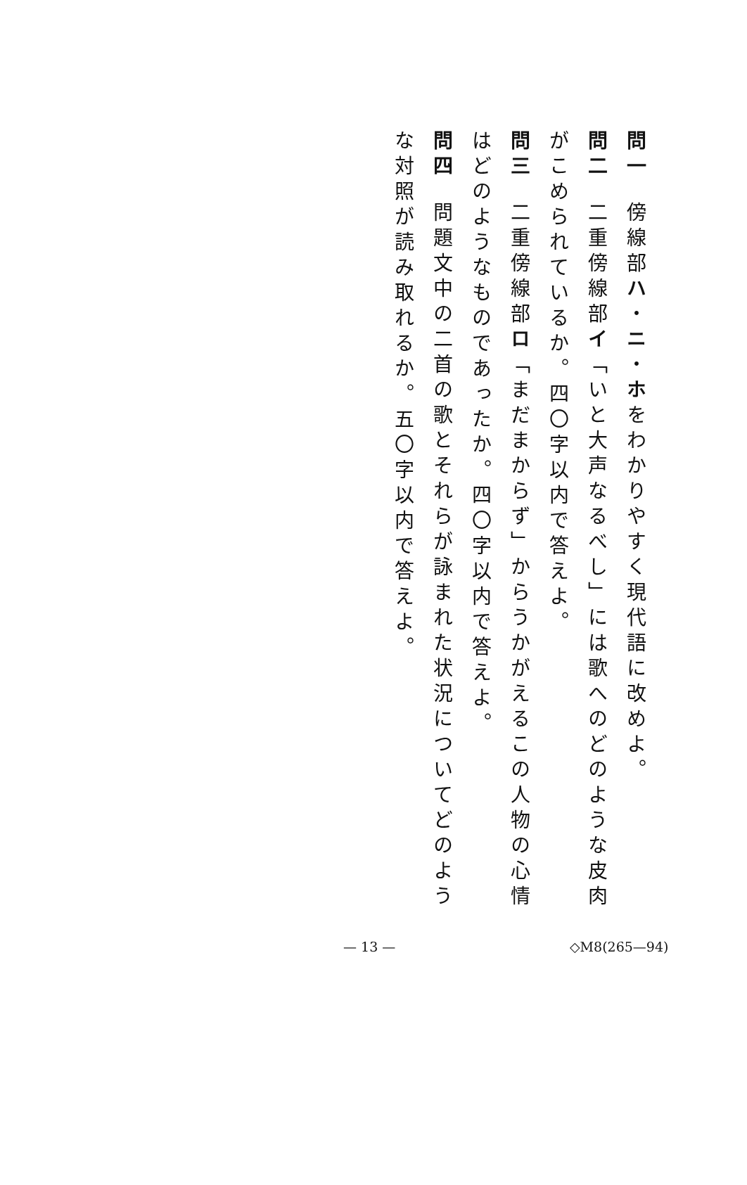問一 傍線部ハ・ニ・ホをわかりやすく現代語に改めよ。
問二 二重傍線部イ「いと大声なるべし」には歌へのどのような皮肉がこめられているか。四〇字以内で答えよ。
問三 二重傍線部ロ「まだまからず」からうかがえるこの人物の心情はどのようなものであったか。四〇字以内で答えよ。
問四 問題文中の二首の歌とそれらが詠まれた状況についてどのような対照が読み取れるか。五〇字以内で答えよ。
— 13 — ◇M8(265—94)